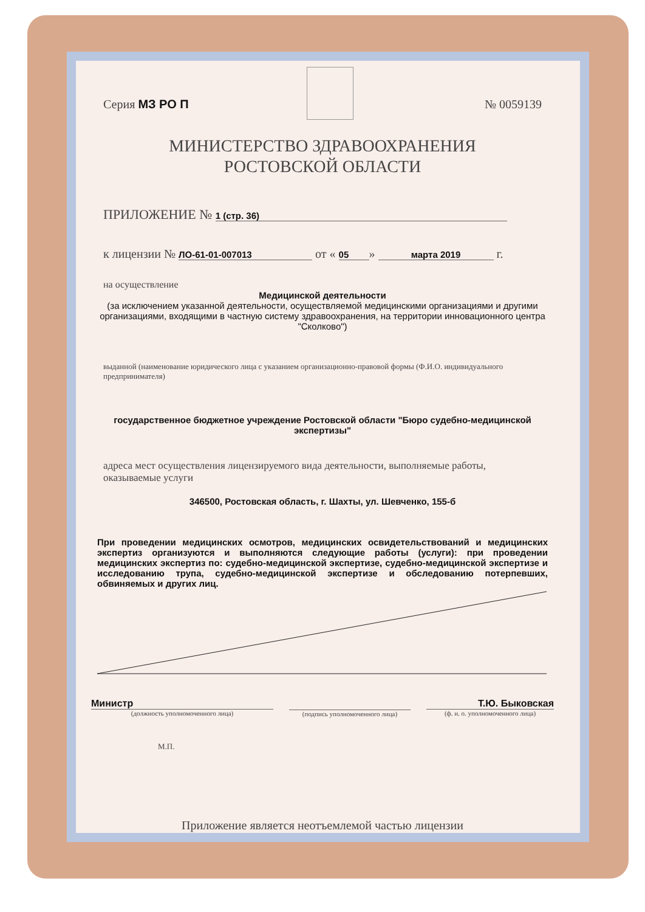Серия МЗ РО П № 0059139
МИНИСТЕРСТВО ЗДРАВООХРАНЕНИЯ
РОСТОВСКОЙ ОБЛАСТИ
ПРИЛОЖЕНИЕ № 1 (стр. 36)
к лицензии № ЛО-61-01-007013 от « 05 » марта 2019 г.
на осуществление
Медицинской деятельности
(за исключением указанной деятельности, осуществляемой медицинскими организациями и другими организациями, входящими в частную систему здравоохранения, на территории инновационного центра "Сколково")
выданной (наименование юридического лица с указанием организационно-правовой формы (Ф.И.О. индивидуального предпринимателя)
государственное бюджетное учреждение Ростовской области "Бюро судебно-медицинской экспертизы"
адреса мест осуществления лицензируемого вида деятельности, выполняемые работы, оказываемые услуги
346500, Ростовская область, г. Шахты, ул. Шевченко, 155-б
При проведении медицинских осмотров, медицинских освидетельствований и медицинских экспертиз организуются и выполняются следующие работы (услуги): при проведении медицинских экспертиз по: судебно-медицинской экспертизе, судебно-медицинской экспертизе и исследованию трупа, судебно-медицинской экспертизе и обследованию потерпевших, обвиняемых и других лиц.
Министр
(должность уполномоченного лица)
(подпись уполномоченного лица)
Т.Ю. Быковская
(ф. и. о. уполномоченного лица)
М.П.
Приложение является неотъемлемой частью лицензии